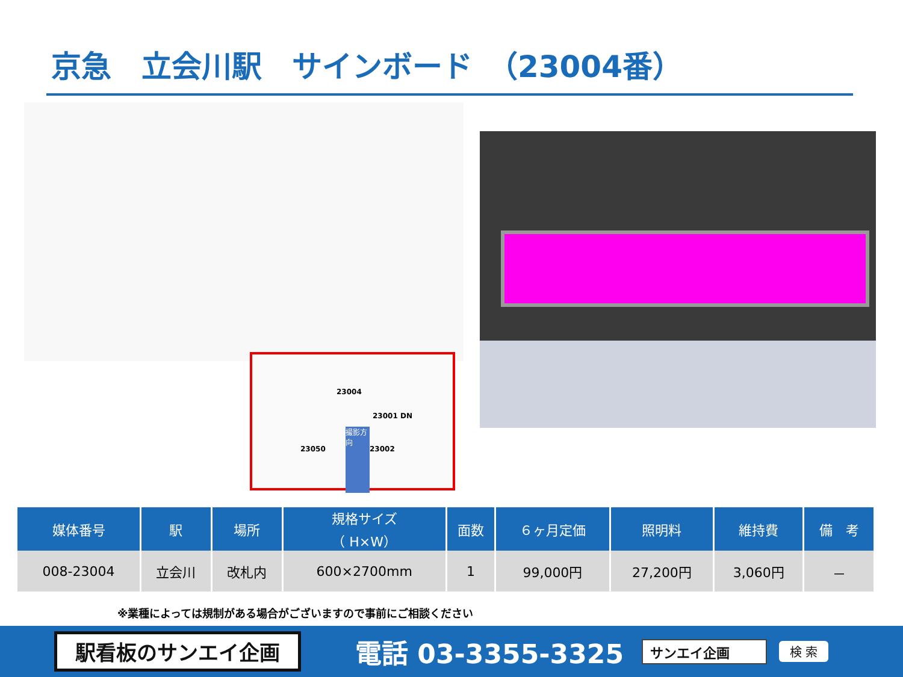京急　立会川駅　サインボード　（23004番）
23004
23001 DN
23002 23050
撮影方向
| 媒体番号 | 駅 | 場所 | 規格サイズ （ H×W） | 面数 | ６ヶ月定価 | 照明料 | 維持費 | 備 考 |
| --- | --- | --- | --- | --- | --- | --- | --- | --- |
| 008-23004 | 立会川 | 改札内 | 600×2700mm | 1 | 99,000円 | 27,200円 | 3,060円 | － |
※業種によっては規制がある場合がございますので事前にご相談ください
駅看板のサンエイ企画
電話 03-3355-3325
サンエイ企画 検 索